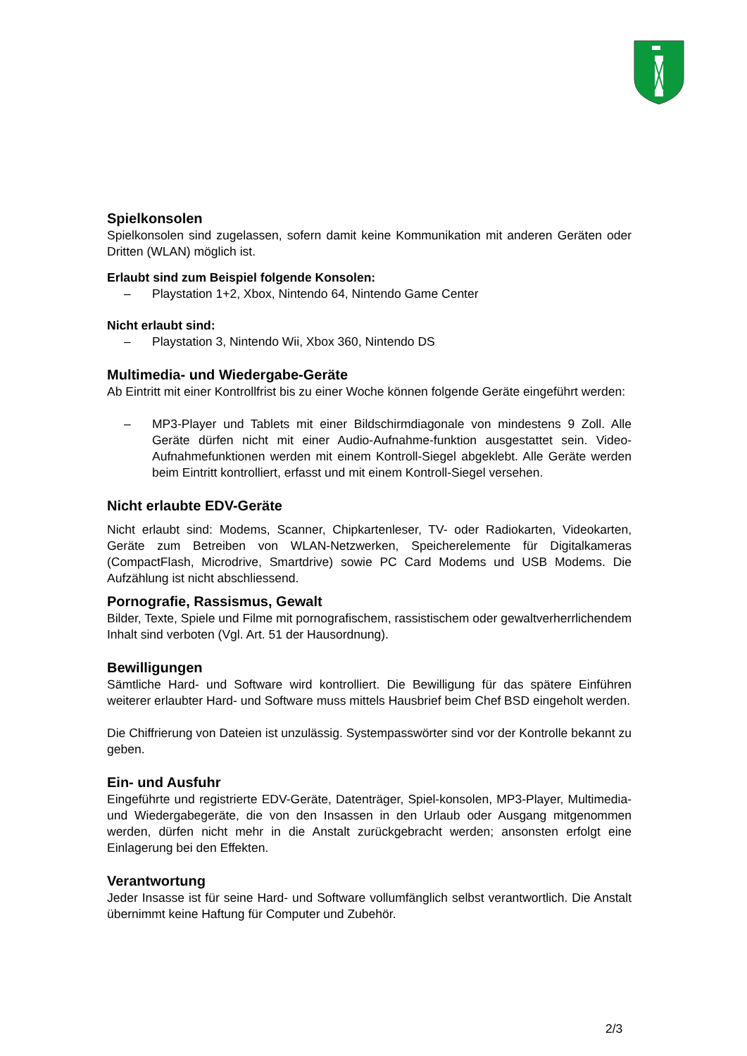Spielkonsolen
Spielkonsolen sind zugelassen, sofern damit keine Kommunikation mit anderen Geräten oder Dritten (WLAN) möglich ist.
Erlaubt sind zum Beispiel folgende Konsolen:
– Playstation 1+2, Xbox, Nintendo 64, Nintendo Game Center
Nicht erlaubt sind:
– Playstation 3, Nintendo Wii, Xbox 360, Nintendo DS
Multimedia- und Wiedergabe-Geräte
Ab Eintritt mit einer Kontrollfrist bis zu einer Woche können folgende Geräte eingeführt werden:
– MP3-Player und Tablets mit einer Bildschirmdiagonale von mindestens 9 Zoll. Alle Geräte dürfen nicht mit einer Audio-Aufnahme-funktion ausgestattet sein. Video-Aufnahmefunktionen werden mit einem Kontroll-Siegel abgeklebt. Alle Geräte werden beim Eintritt kontrolliert, erfasst und mit einem Kontroll-Siegel versehen.
Nicht erlaubte EDV-Geräte
Nicht erlaubt sind: Modems, Scanner, Chipkartenleser, TV- oder Radiokarten, Videokarten, Geräte zum Betreiben von WLAN-Netzwerken, Speicherelemente für Digitalkameras (CompactFlash, Microdrive, Smartdrive) sowie PC Card Modems und USB Modems. Die Aufzählung ist nicht abschliessend.
Pornografie, Rassismus, Gewalt
Bilder, Texte, Spiele und Filme mit pornografischem, rassistischem oder gewaltverherrlichendem Inhalt sind verboten (Vgl. Art. 51 der Hausordnung).
Bewilligungen
Sämtliche Hard- und Software wird kontrolliert. Die Bewilligung für das spätere Einführen weiterer erlaubter Hard- und Software muss mittels Hausbrief beim Chef BSD eingeholt werden.
Die Chiffrierung von Dateien ist unzulässig. Systempasswörter sind vor der Kontrolle bekannt zu geben.
Ein- und Ausfuhr
Eingeführte und registrierte EDV-Geräte, Datenträger, Spiel-konsolen, MP3-Player, Multimedia- und Wiedergabegeräte, die von den Insassen in den Urlaub oder Ausgang mitgenommen werden, dürfen nicht mehr in die Anstalt zurückgebracht werden; ansonsten erfolgt eine Einlagerung bei den Effekten.
Verantwortung
Jeder Insasse ist für seine Hard- und Software vollumfänglich selbst verantwortlich. Die Anstalt übernimmt keine Haftung für Computer und Zubehör.
2/3